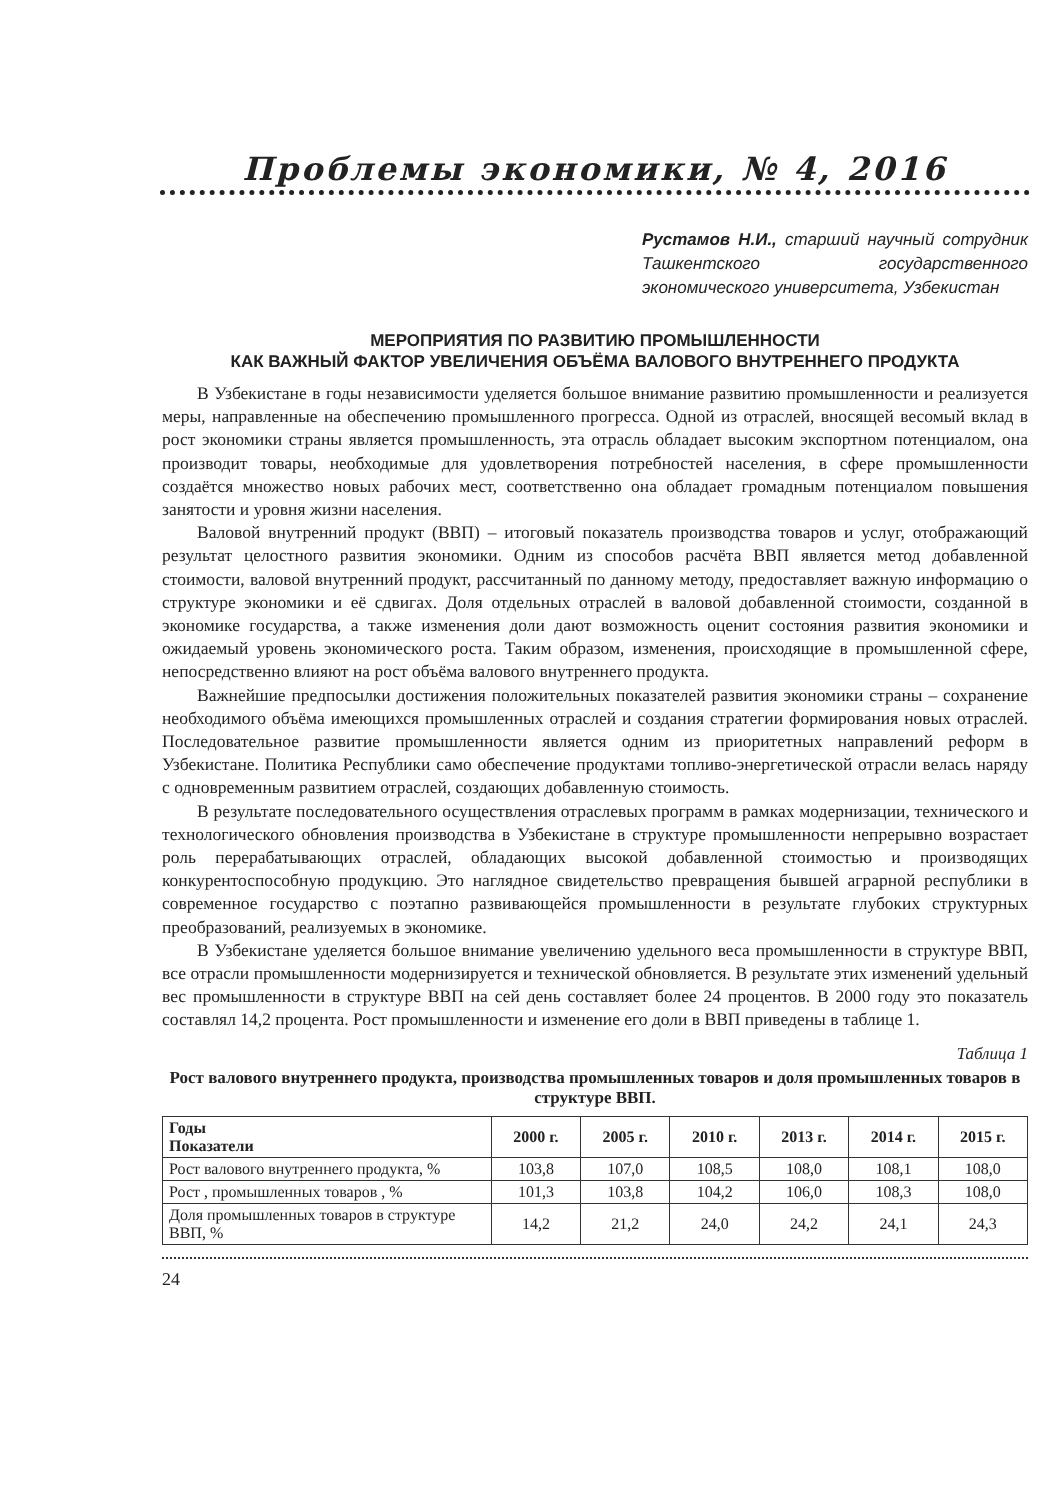Проблемы экономики, № 4, 2016
Рустамов Н.И., старший научный сотрудник Ташкентского государственного экономического университета, Узбекистан
МЕРОПРИЯТИЯ ПО РАЗВИТИЮ ПРОМЫШЛЕННОСТИ
КАК ВАЖНЫЙ ФАКТОР УВЕЛИЧЕНИЯ ОБЪЁМА ВАЛОВОГО ВНУТРЕННЕГО ПРОДУКТА
В Узбекистане в годы независимости уделяется большое внимание развитию промышленности и реализуется меры, направленные на обеспечению промышленного прогресса. Одной из отраслей, вносящей весомый вклад в рост экономики страны является промышленность, эта отрасль обладает высоким экспортном потенциалом, она производит товары, необходимые для удовлетворения потребностей населения, в сфере промышленности создаётся множество новых рабочих мест, соответственно она обладает громадным потенциалом повышения занятости и уровня жизни населения.
Валовой внутренний продукт (ВВП) – итоговый показатель производства товаров и услуг, отображающий результат целостного развития экономики. Одним из способов расчёта ВВП является метод добавленной стоимости, валовой внутренний продукт, рассчитанный по данному методу, предоставляет важную информацию о структуре экономики и её сдвигах. Доля отдельных отраслей в валовой добавленной стоимости, созданной в экономике государства, а также изменения доли дают возможность оценит состояния развития экономики и ожидаемый уровень экономического роста. Таким образом, изменения, происходящие в промышленной сфере, непосредственно влияют на рост объёма валового внутреннего продукта.
Важнейшие предпосылки достижения положительных показателей развития экономики страны – сохранение необходимого объёма имеющихся промышленных отраслей и создания стратегии формирования новых отраслей. Последовательное развитие промышленности является одним из приоритетных направлений реформ в Узбекистане. Политика Республики само обеспечение продуктами топливо-энергетической отрасли велась наряду с одновременным развитием отраслей, создающих добавленную стоимость.
В результате последовательного осуществления отраслевых программ в рамках модернизации, технического и технологического обновления производства в Узбекистане в структуре промышленности непрерывно возрастает роль перерабатывающих отраслей, обладающих высокой добавленной стоимостью и производящих конкурентоспособную продукцию. Это наглядное свидетельство превращения бывшей аграрной республики в современное государство с поэтапно развивающейся промышленности в результате глубоких структурных преобразований, реализуемых в экономике.
В Узбекистане уделяется большое внимание увеличению удельного веса промышленности в структуре ВВП, все отрасли промышленности модернизируется и технической обновляется. В результате этих изменений удельный вес промышленности в структуре ВВП на сей день составляет более 24 процентов. В 2000 году это показатель составлял 14,2 процента. Рост промышленности и изменение его доли в ВВП приведены в таблице 1.
Таблица 1
Рост валового внутреннего продукта, производства промышленных товаров и доля промышленных товаров в структуре ВВП.
| Годы Показатели | 2000 г. | 2005 г. | 2010 г. | 2013 г. | 2014 г. | 2015 г. |
| --- | --- | --- | --- | --- | --- | --- |
| Рост валового внутреннего продукта, % | 103,8 | 107,0 | 108,5 | 108,0 | 108,1 | 108,0 |
| Рост , промышленных товаров , % | 101,3 | 103,8 | 104,2 | 106,0 | 108,3 | 108,0 |
| Доля промышленных товаров в структуре ВВП, % | 14,2 | 21,2 | 24,0 | 24,2 | 24,1 | 24,3 |
24